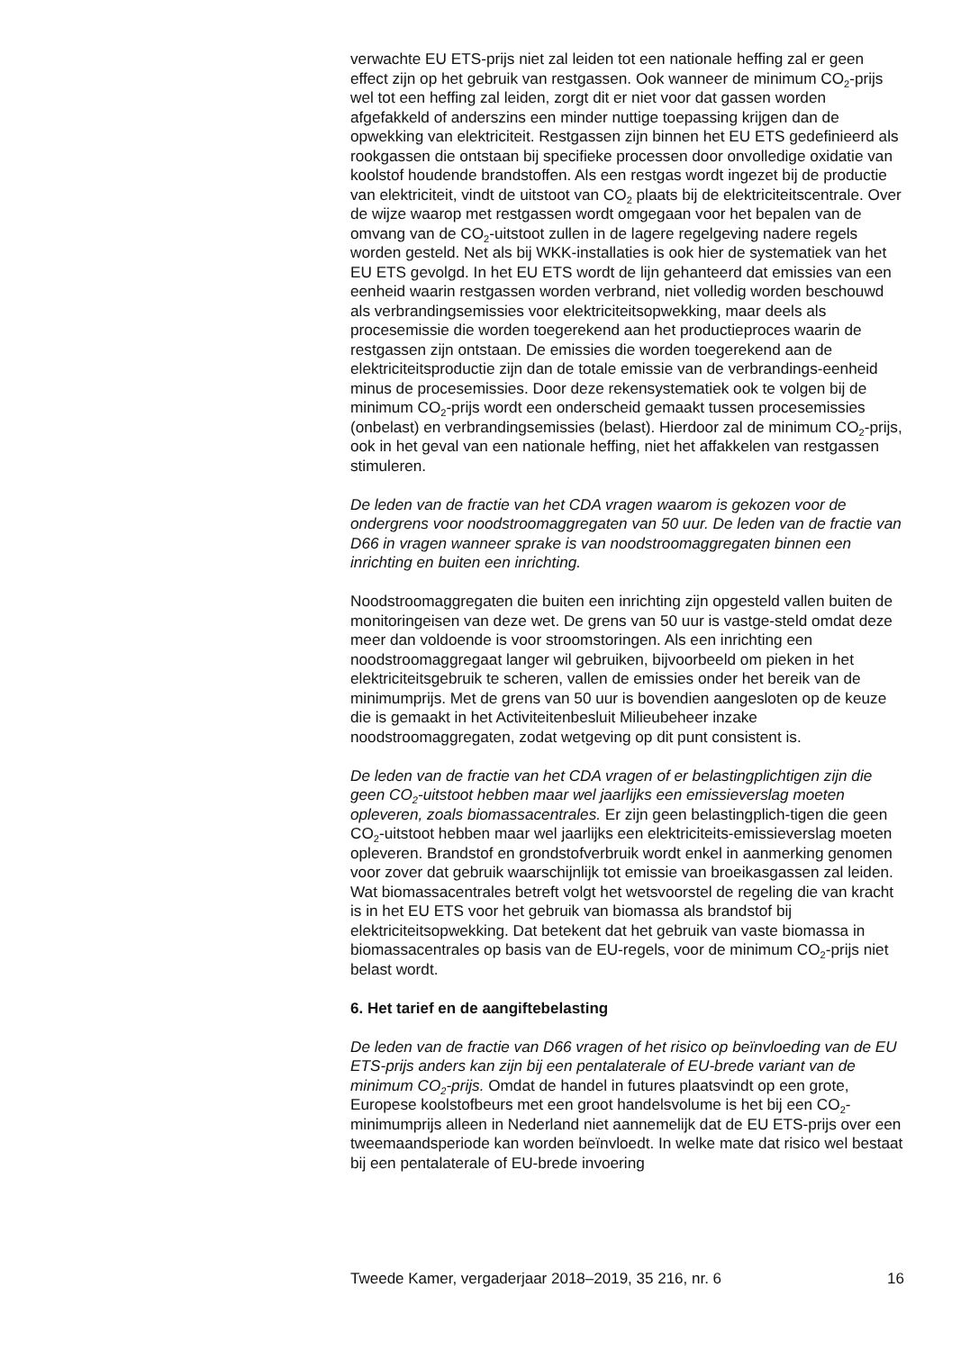verwachte EU ETS-prijs niet zal leiden tot een nationale heffing zal er geen effect zijn op het gebruik van restgassen. Ook wanneer de minimum CO<sub>2</sub>-prijs wel tot een heffing zal leiden, zorgt dit er niet voor dat gassen worden afgefakkeld of anderszins een minder nuttige toepassing krijgen dan de opwekking van elektriciteit. Restgassen zijn binnen het EU ETS gedefinieerd als rookgassen die ontstaan bij specifieke processen door onvolledige oxidatie van koolstof houdende brandstoffen. Als een restgas wordt ingezet bij de productie van elektriciteit, vindt de uitstoot van CO<sub>2</sub> plaats bij de elektriciteitscentrale. Over de wijze waarop met restgassen wordt omgegaan voor het bepalen van de omvang van de CO<sub>2</sub>-uitstoot zullen in de lagere regelgeving nadere regels worden gesteld. Net als bij WKK-installaties is ook hier de systematiek van het EU ETS gevolgd. In het EU ETS wordt de lijn gehanteerd dat emissies van een eenheid waarin restgassen worden verbrand, niet volledig worden beschouwd als verbrandingsemissies voor elektriciteitsopwekking, maar deels als procesemissie die worden toegerekend aan het productieproces waarin de restgassen zijn ontstaan. De emissies die worden toegerekend aan de elektriciteitsproductie zijn dan de totale emissie van de verbrandings-eenheid minus de procesemissies. Door deze rekensystematiek ook te volgen bij de minimum CO<sub>2</sub>-prijs wordt een onderscheid gemaakt tussen procesemissies (onbelast) en verbrandingsemissies (belast). Hierdoor zal de minimum CO<sub>2</sub>-prijs, ook in het geval van een nationale heffing, niet het affakkelen van restgassen stimuleren.
De leden van de fractie van het CDA vragen waarom is gekozen voor de ondergrens voor noodstroomaggregaten van 50 uur. De leden van de fractie van D66 in vragen wanneer sprake is van noodstroomaggregaten binnen een inrichting en buiten een inrichting.
Noodstroomaggregaten die buiten een inrichting zijn opgesteld vallen buiten de monitoringeisen van deze wet. De grens van 50 uur is vastge-steld omdat deze meer dan voldoende is voor stroomstoringen. Als een inrichting een noodstroomaggregaat langer wil gebruiken, bijvoorbeeld om pieken in het elektriciteitsgebruik te scheren, vallen de emissies onder het bereik van de minimumprijs. Met de grens van 50 uur is bovendien aangesloten op de keuze die is gemaakt in het Activiteitenbesluit Milieubeheer inzake noodstroomaggregaten, zodat wetgeving op dit punt consistent is.
De leden van de fractie van het CDA vragen of er belastingplichtigen zijn die geen CO<sub>2</sub>-uitstoot hebben maar wel jaarlijks een emissieverslag moeten opleveren, zoals biomassacentrales. Er zijn geen belastingplich-tigen die geen CO<sub>2</sub>-uitstoot hebben maar wel jaarlijks een elektriciteits-emissieverslag moeten opleveren. Brandstof en grondstofverbruik wordt enkel in aanmerking genomen voor zover dat gebruik waarschijnlijk tot emissie van broeikasgassen zal leiden. Wat biomassacentrales betreft volgt het wetsvoorstel de regeling die van kracht is in het EU ETS voor het gebruik van biomassa als brandstof bij elektriciteitsopwekking. Dat betekent dat het gebruik van vaste biomassa in biomassacentrales op basis van de EU-regels, voor de minimum CO<sub>2</sub>-prijs niet belast wordt.
6. Het tarief en de aangiftebelasting
De leden van de fractie van D66 vragen of het risico op beïnvloeding van de EU ETS-prijs anders kan zijn bij een pentalaterale of EU-brede variant van de minimum CO<sub>2</sub>-prijs. Omdat de handel in futures plaatsvindt op een grote, Europese koolstofbeurs met een groot handelsvolume is het bij een CO<sub>2</sub>-minimumprijs alleen in Nederland niet aannemelijk dat de EU ETS-prijs over een tweemaandsperiode kan worden beïnvloedt. In welke mate dat risico wel bestaat bij een pentalaterale of EU-brede invoering
Tweede Kamer, vergaderjaar 2018–2019, 35 216, nr. 6 16